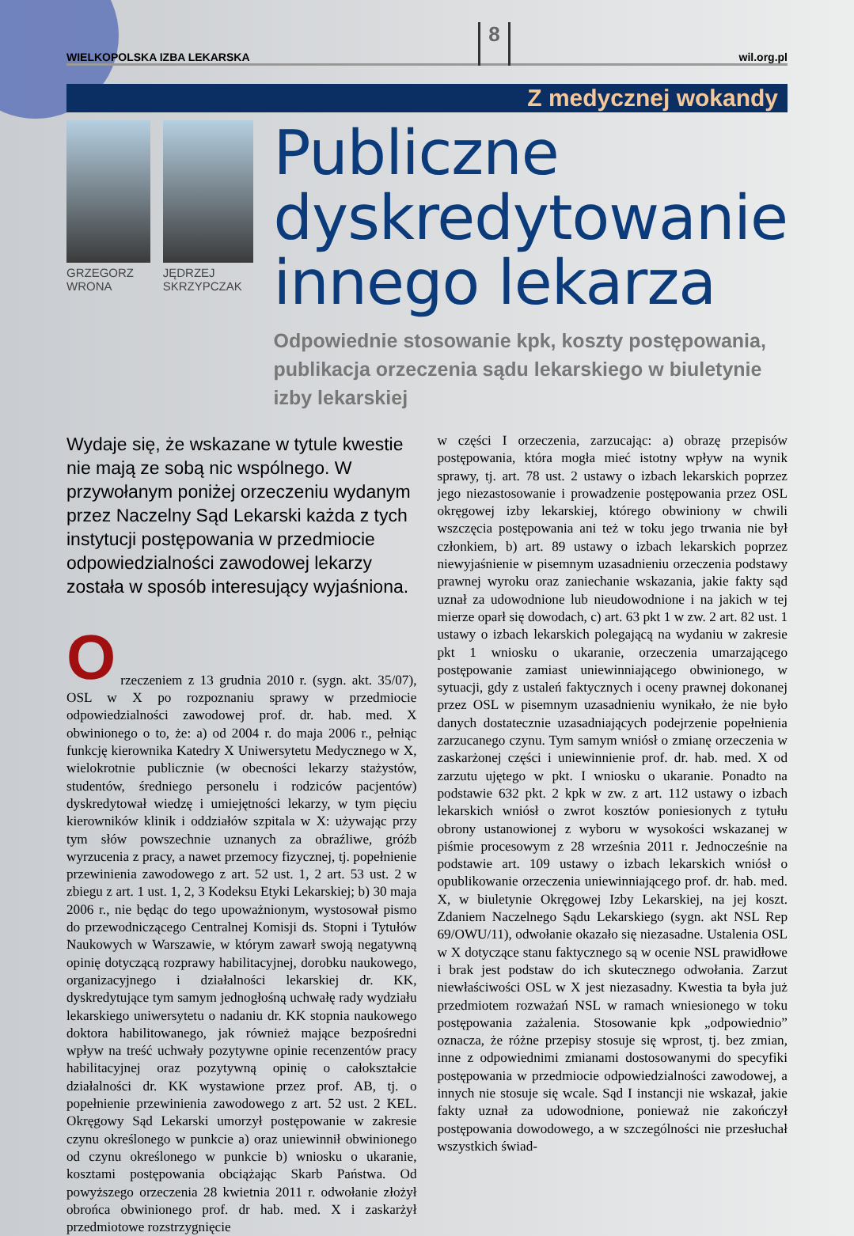WIELKOPOLSKA IZBA LEKARSKA 8 wil.org.pl
Z medycznej wokandy
GRZEGORZ WRONA JĘDRZEJ SKRZYPCZAK
Publiczne dyskredytowanie innego lekarza
Odpowiednie stosowanie kpk, koszty postępowania, publikacja orzeczenia sądu lekarskiego w biuletynie izby lekarskiej
Wydaje się, że wskazane w tytule kwestie nie mają ze sobą nic wspólnego. W przywołanym poniżej orzeczeniu wydanym przez Naczelny Sąd Lekarski każda z tych instytucji postępowania w przedmiocie odpowiedzialności zawodowej lekarzy została w sposób interesujący wyjaśniona.
O
rzeczeniem z 13 grudnia 2010 r. (sygn. akt. 35/07), OSL w X po rozpoznaniu sprawy w przedmiocie odpowiedzialności zawodowej prof. dr. hab. med. X obwinionego o to, że: a) od 2004 r. do maja 2006 r., pełniąc funkcję kierownika Katedry X Uniwersytetu Medycznego w X, wielokrotnie publicznie (w obecności lekarzy stażystów, studentów, średniego personelu i rodziców pacjentów) dyskredytował wiedzę i umiejętności lekarzy, w tym pięciu kierowników klinik i oddziałów szpitala w X: używając przy tym słów powszechnie uznanych za obraźliwe, gróźb wyrzucenia z pracy, a nawet przemocy fizycznej, tj. popełnienie przewinienia zawodowego z art. 52 ust. 1, 2 art. 53 ust. 2 w zbiegu z art. 1 ust. 1, 2, 3 Kodeksu Etyki Lekarskiej; b) 30 maja 2006 r., nie będąc do tego upoważnionym, wystosował pismo do przewodniczącego Centralnej Komisji ds. Stopni i Tytułów Naukowych w Warszawie, w którym zawarł swoją negatywną opinię dotyczącą rozprawy habilitacyjnej, dorobku naukowego, organizacyjnego i działalności lekarskiej dr. KK, dyskredytujące tym samym jednogłośną uchwałę rady wydziału lekarskiego uniwersytetu o nadaniu dr. KK stopnia naukowego doktora habilitowanego, jak również mające bezpośredni wpływ na treść uchwały pozytywne opinie recenzentów pracy habilitacyjnej oraz pozytywną opinię o całokształcie działalności dr. KK wystawione przez prof. AB, tj. o popełnienie przewinienia zawodowego z art. 52 ust. 2 KEL. Okręgowy Sąd Lekarski umorzył postępowanie w zakresie czynu określonego w punkcie a) oraz uniewinnił obwinionego od czynu określonego w punkcie b) wniosku o ukaranie, kosztami postępowania obciążając Skarb Państwa. Od powyższego orzeczenia 28 kwietnia 2011 r. odwołanie złożył obrońca obwinionego prof. dr hab. med. X i zaskarżył przedmiotowe rozstrzygnięcie
w części I orzeczenia, zarzucając: a) obrazę przepisów postępowania, która mogła mieć istotny wpływ na wynik sprawy, tj. art. 78 ust. 2 ustawy o izbach lekarskich poprzez jego niezastosowanie i prowadzenie postępowania przez OSL okręgowej izby lekarskiej, którego obwiniony w chwili wszczęcia postępowania ani też w toku jego trwania nie był członkiem, b) art. 89 ustawy o izbach lekarskich poprzez niewyjaśnienie w pisemnym uzasadnieniu orzeczenia podstawy prawnej wyroku oraz zaniechanie wskazania, jakie fakty sąd uznał za udowodnione lub nieudowodnione i na jakich w tej mierze oparł się dowodach, c) art. 63 pkt 1 w zw. 2 art. 82 ust. 1 ustawy o izbach lekarskich polegającą na wydaniu w zakresie pkt 1 wniosku o ukaranie, orzeczenia umarzającego postępowanie zamiast uniewinniającego obwinionego, w sytuacji, gdy z ustaleń faktycznych i oceny prawnej dokonanej przez OSL w pisemnym uzasadnieniu wynikało, że nie było danych dostatecznie uzasadniających podejrzenie popełnienia zarzucanego czynu. Tym samym wniósł o zmianę orzeczenia w zaskarżonej części i uniewinnienie prof. dr. hab. med. X od zarzutu ujętego w pkt. I wniosku o ukaranie. Ponadto na podstawie 632 pkt. 2 kpk w zw. z art. 112 ustawy o izbach lekarskich wniósł o zwrot kosztów poniesionych z tytułu obrony ustanowionej z wyboru w wysokości wskazanej w piśmie procesowym z 28 września 2011 r. Jednocześnie na podstawie art. 109 ustawy o izbach lekarskich wniósł o opublikowanie orzeczenia uniewinniającego prof. dr. hab. med. X, w biuletynie Okręgowej Izby Lekarskiej, na jej koszt. Zdaniem Naczelnego Sądu Lekarskiego (sygn. akt NSL Rep 69/OWU/11), odwołanie okazało się niezasadne. Ustalenia OSL w X dotyczące stanu faktycznego są w ocenie NSL prawidłowe i brak jest podstaw do ich skutecznego odwołania. Zarzut niewłaściwości OSL w X jest niezasadny. Kwestia ta była już przedmiotem rozważań NSL w ramach wniesionego w toku postępowania zażalenia. Stosowanie kpk „odpowiednio” oznacza, że różne przepisy stosuje się wprost, tj. bez zmian, inne z odpowiednimi zmianami dostosowanymi do specyfiki postępowania w przedmiocie odpowiedzialności zawodowej, a innych nie stosuje się wcale. Sąd I instancji nie wskazał, jakie fakty uznał za udowodnione, ponieważ nie zakończył postępowania dowodowego, a w szczególności nie przesłuchał wszystkich świad-